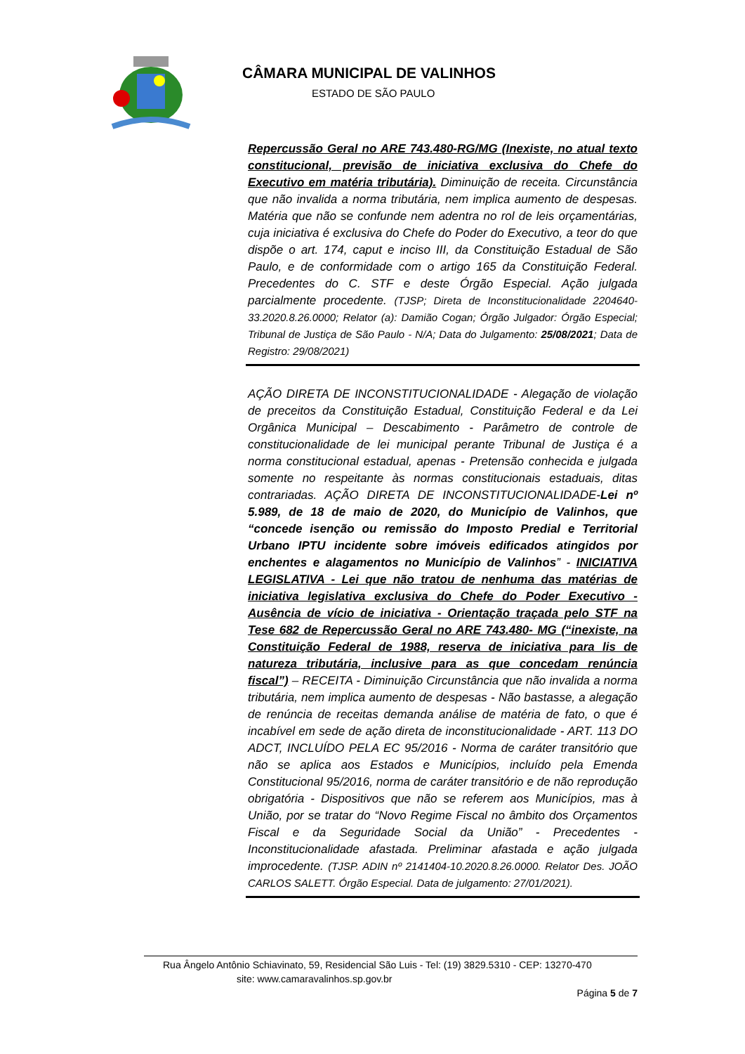CÂMARA MUNICIPAL DE VALINHOS
ESTADO DE SÃO PAULO
Repercussão Geral no ARE 743.480-RG/MG (Inexiste, no atual texto constitucional, previsão de iniciativa exclusiva do Chefe do Executivo em matéria tributária). Diminuição de receita. Circunstância que não invalida a norma tributária, nem implica aumento de despesas. Matéria que não se confunde nem adentra no rol de leis orçamentárias, cuja iniciativa é exclusiva do Chefe do Poder do Executivo, a teor do que dispõe o art. 174, caput e inciso III, da Constituição Estadual de São Paulo, e de conformidade com o artigo 165 da Constituição Federal. Precedentes do C. STF e deste Órgão Especial. Ação julgada parcialmente procedente. (TJSP; Direta de Inconstitucionalidade 2204640-33.2020.8.26.0000; Relator (a): Damião Cogan; Órgão Julgador: Órgão Especial; Tribunal de Justiça de São Paulo - N/A; Data do Julgamento: 25/08/2021; Data de Registro: 29/08/2021)
AÇÃO DIRETA DE INCONSTITUCIONALIDADE - Alegação de violação de preceitos da Constituição Estadual, Constituição Federal e da Lei Orgânica Municipal – Descabimento - Parâmetro de controle de constitucionalidade de lei municipal perante Tribunal de Justiça é a norma constitucional estadual, apenas - Pretensão conhecida e julgada somente no respeitante às normas constitucionais estaduais, ditas contrariadas. AÇÃO DIRETA DE INCONSTITUCIONALIDADE-Lei nº 5.989, de 18 de maio de 2020, do Município de Valinhos, que “concede isenção ou remissão do Imposto Predial e Territorial Urbano IPTU incidente sobre imóveis edificados atingidos por enchentes e alagamentos no Município de Valinhos” - INICIATIVA LEGISLATIVA - Lei que não tratou de nenhuma das matérias de iniciativa legislativa exclusiva do Chefe do Poder Executivo - Ausência de vício de iniciativa - Orientação traçada pelo STF na Tese 682 de Repercussão Geral no ARE 743.480- MG (“inexiste, na Constituição Federal de 1988, reserva de iniciativa para lis de natureza tributária, inclusive para as que concedam renúncia fiscal”) – RECEITA - Diminuição Circunstância que não invalida a norma tributária, nem implica aumento de despesas - Não bastasse, a alegação de renúncia de receitas demanda análise de matéria de fato, o que é incabível em sede de ação direta de inconstitucionalidade - ART. 113 DO ADCT, INCLUÍDO PELA EC 95/2016 - Norma de caráter transitório que não se aplica aos Estados e Municípios, incluído pela Emenda Constitucional 95/2016, norma de caráter transitório e de não reprodução obrigatória - Dispositivos que não se referem aos Municípios, mas à União, por se tratar do “Novo Regime Fiscal no âmbito dos Orçamentos Fiscal e da Seguridade Social da União” - Precedentes - Inconstitucionalidade afastada. Preliminar afastada e ação julgada improcedente. (TJSP. ADIN nº 2141404-10.2020.8.26.0000. Relator Des. JOÃO CARLOS SALETT. Órgão Especial. Data de julgamento: 27/01/2021).
Rua Ângelo Antônio Schiavinato, 59, Residencial São Luis - Tel: (19) 3829.5310 - CEP: 13270-470
site: www.camaravalinhos.sp.gov.br
Página 5 de 7